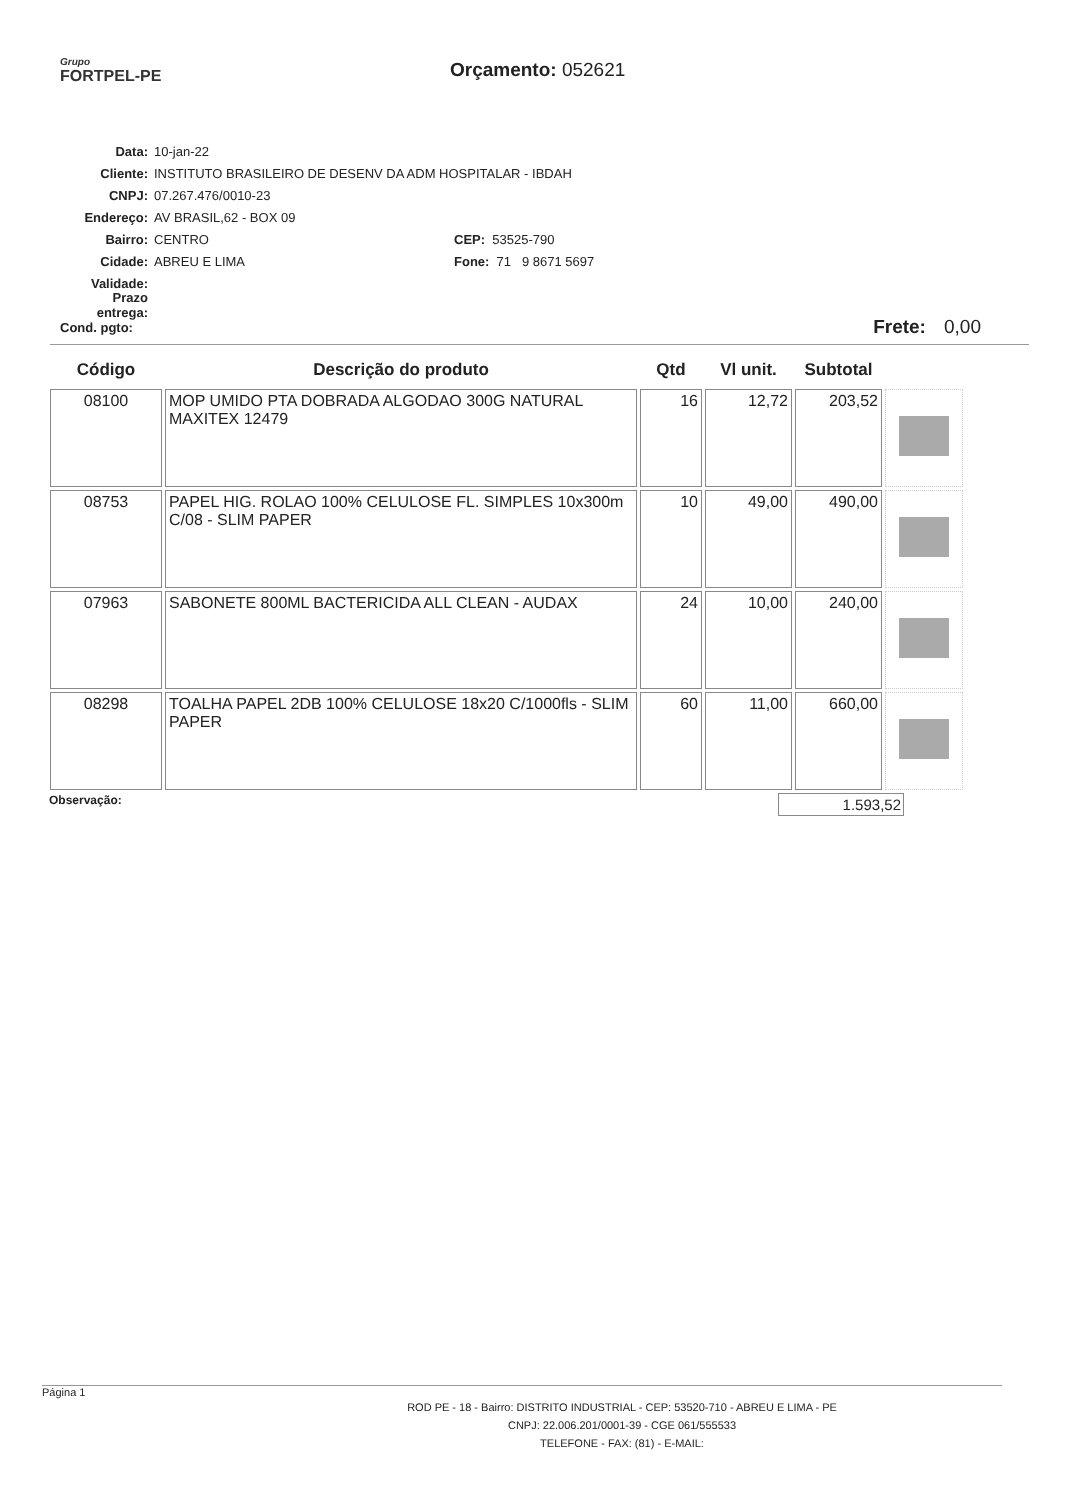Grupo
FORTPEL-PE
Orçamento: 052621
Data: 10-jan-22
Cliente: INSTITUTO BRASILEIRO DE DESENV DA ADM HOSPITALAR - IBDAH
CNPJ: 07.267.476/0010-23
Endereço: AV BRASIL,62 - BOX 09
Bairro: CENTRO CEP: 53525-790
Cidade: ABREU E LIMA Fone: 71 9 8671 5697
Validade:
Prazo entrega:
Cond. pgto: Frete: 0,00
| Código | Descrição do produto | Qtd | Vl unit. | Subtotal | |
| --- | --- | --- | --- | --- | --- |
| 08100 | MOP UMIDO PTA DOBRADA ALGODAO 300G NATURAL MAXITEX 12479 | 16 | 12,72 | 203,52 | |
| 08753 | PAPEL HIG. ROLAO 100% CELULOSE FL. SIMPLES 10x300m C/08 - SLIM PAPER | 10 | 49,00 | 490,00 | |
| 07963 | SABONETE 800ML BACTERICIDA ALL CLEAN - AUDAX | 24 | 10,00 | 240,00 | |
| 08298 | TOALHA PAPEL 2DB 100% CELULOSE 18x20 C/1000fls - SLIM PAPER | 60 | 11,00 | 660,00 | |
Observação: 1.593,52
Página 1
ROD PE - 18 - Bairro: DISTRITO INDUSTRIAL - CEP: 53520-710 - ABREU E LIMA - PE
CNPJ: 22.006.201/0001-39 - CGE 061/555533
TELEFONE - FAX: (81) - E-MAIL: